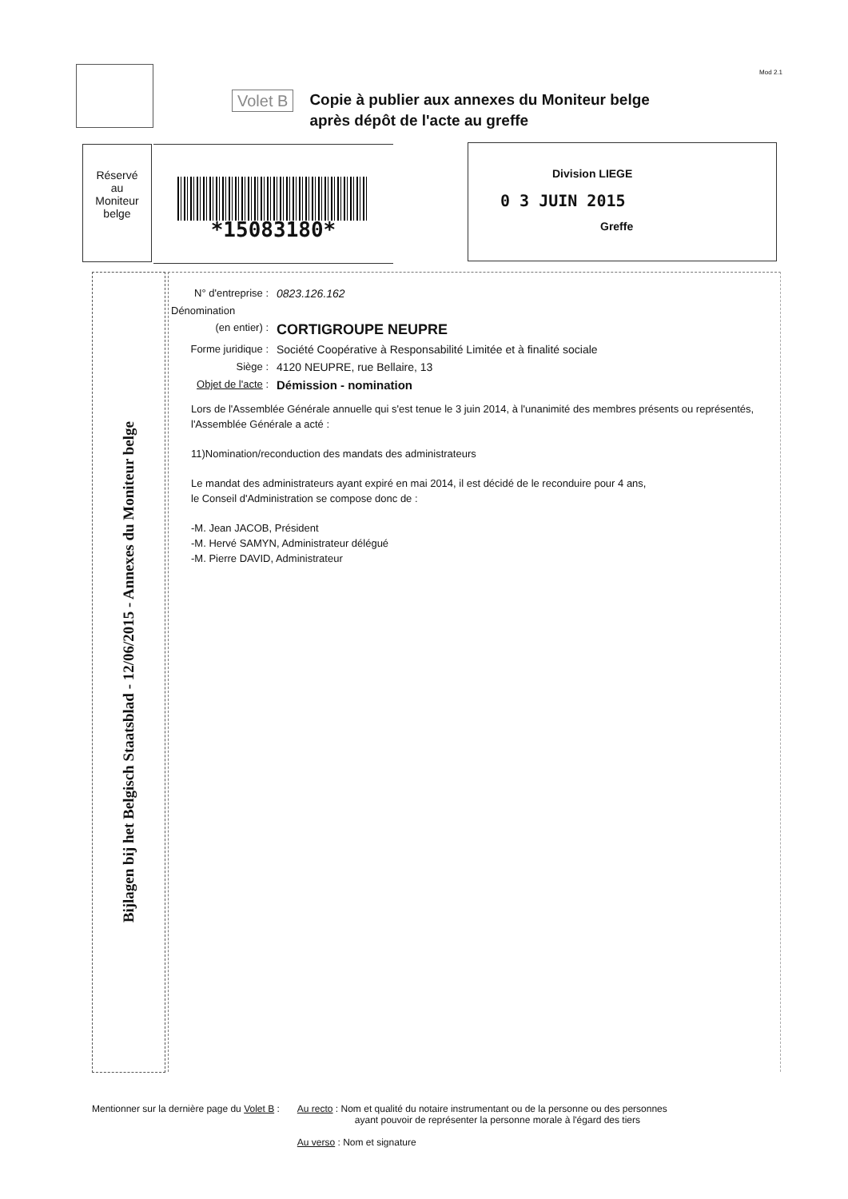Mod 2.1
Volet B
Copie à publier aux annexes du Moniteur belge
après dépôt de l'acte au greffe
Réservé
au
Moniteur
belge
*15083180*
Division LIEGE
0 3 JUIN 2015
Greffe
Bijlagen bij het Belgisch Staatsblad - 12/06/2015 - Annexes du Moniteur belge
N° d'entreprise :
0823.126.162
Dénomination
(en entier) :
CORTIGROUPE NEUPRE
Forme juridique :
Société Coopérative à Responsabilité Limitée et à finalité sociale
Siège : 4120 NEUPRE, rue Bellaire, 13
Objet de l'acte :
Démission - nomination
Lors de l'Assemblée Générale annuelle qui s'est tenue le 3 juin 2014, à l'unanimité des membres présents ou représentés, l'Assemblée Générale a acté :
11)Nomination/reconduction des mandats des administrateurs
Le mandat des administrateurs ayant expiré en mai 2014, il est décidé de le reconduire pour 4 ans,
le Conseil d'Administration se compose donc de :
-M. Jean JACOB, Président
-M. Hervé SAMYN, Administrateur délégué
-M. Pierre DAVID, Administrateur
Mentionner sur la dernière page du Volet B :
Au recto : Nom et qualité du notaire instrumentant ou de la personne ou des personnes
ayant pouvoir de représenter la personne morale à l'égard des tiers
Au verso : Nom et signature